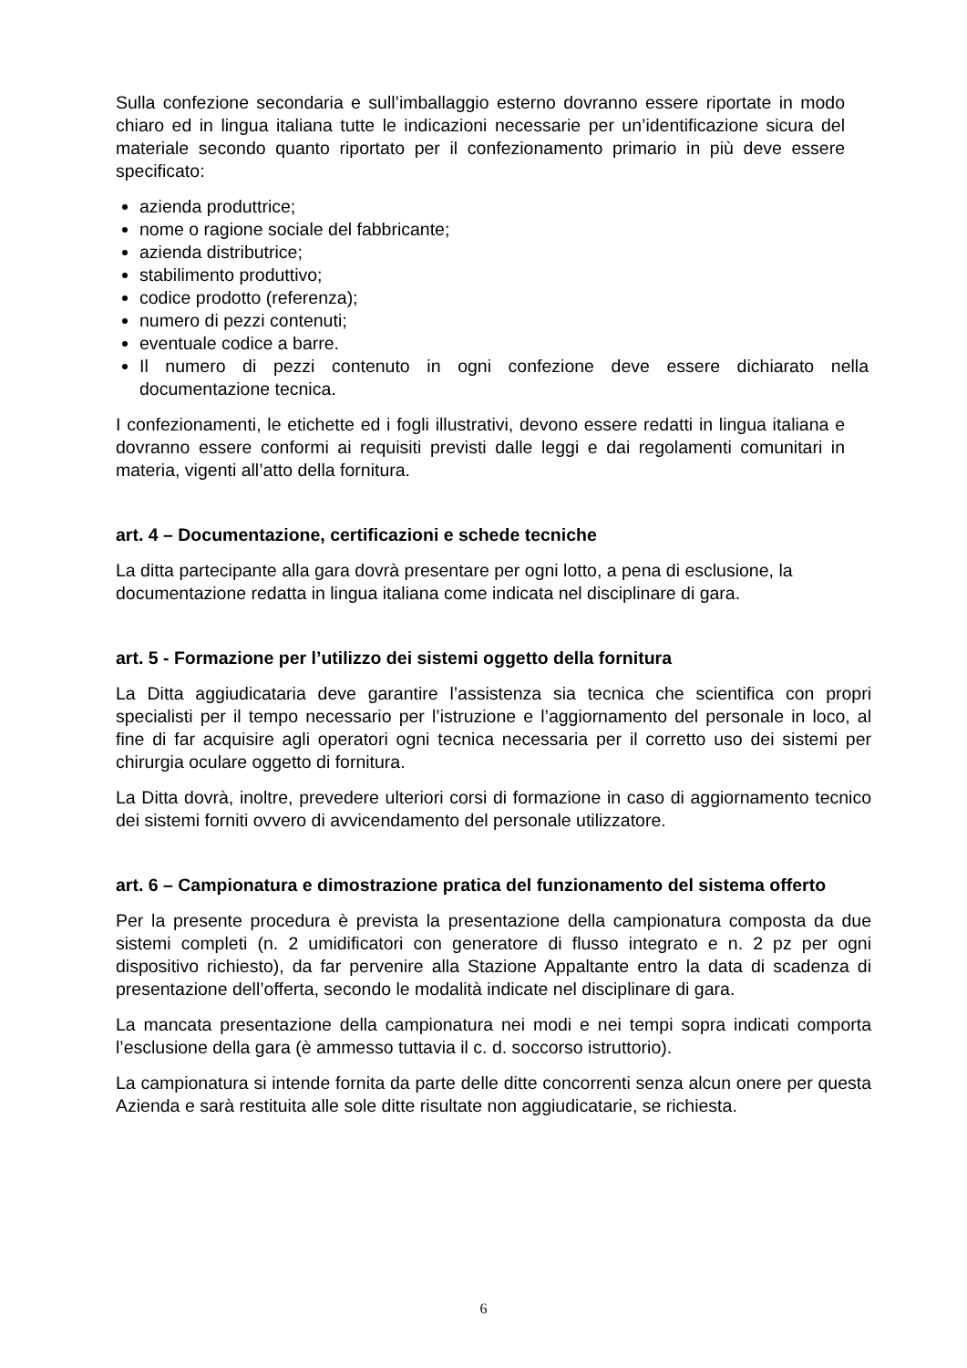Sulla confezione secondaria e sull’imballaggio esterno dovranno essere riportate in modo chiaro ed in lingua italiana tutte le indicazioni necessarie per un’identificazione sicura del materiale secondo quanto riportato per il confezionamento primario in più deve essere specificato:
azienda produttrice;
nome o ragione sociale del fabbricante;
azienda distributrice;
stabilimento produttivo;
codice prodotto (referenza);
numero di pezzi contenuti;
eventuale codice a barre.
Il numero di pezzi contenuto in ogni confezione deve essere dichiarato nella documentazione tecnica.
I confezionamenti, le etichette ed i fogli illustrativi, devono essere redatti in lingua italiana e dovranno essere conformi ai requisiti previsti dalle leggi e dai regolamenti comunitari in materia, vigenti all’atto della fornitura.
art. 4 – Documentazione, certificazioni e schede tecniche
La ditta partecipante alla gara dovrà presentare per ogni lotto, a pena di esclusione, la documentazione redatta in lingua italiana come indicata nel disciplinare di gara.
art. 5 - Formazione per l’utilizzo dei sistemi oggetto della fornitura
La Ditta aggiudicataria deve garantire l’assistenza sia tecnica che scientifica con propri specialisti per il tempo necessario per l’istruzione e l’aggiornamento del personale in loco, al fine di far acquisire agli operatori ogni tecnica necessaria per il corretto uso dei sistemi per chirurgia oculare oggetto di fornitura.
La Ditta dovrà, inoltre, prevedere ulteriori corsi di formazione in caso di aggiornamento tecnico dei sistemi forniti ovvero di avvicendamento del personale utilizzatore.
art. 6 – Campionatura e dimostrazione pratica del funzionamento del sistema offerto
Per la presente procedura è prevista la presentazione della campionatura composta da due sistemi completi (n. 2 umidificatori con generatore di flusso integrato e n. 2 pz per ogni dispositivo richiesto), da far pervenire alla Stazione Appaltante entro la data di scadenza di presentazione dell’offerta, secondo le modalità indicate nel disciplinare di gara.
La mancata presentazione della campionatura nei modi e nei tempi sopra indicati comporta l’esclusione della gara (è ammesso tuttavia il c. d. soccorso istruttorio).
La campionatura si intende fornita da parte delle ditte concorrenti senza alcun onere per questa Azienda e sarà restituita alle sole ditte risultate non aggiudicatarie, se richiesta.
6